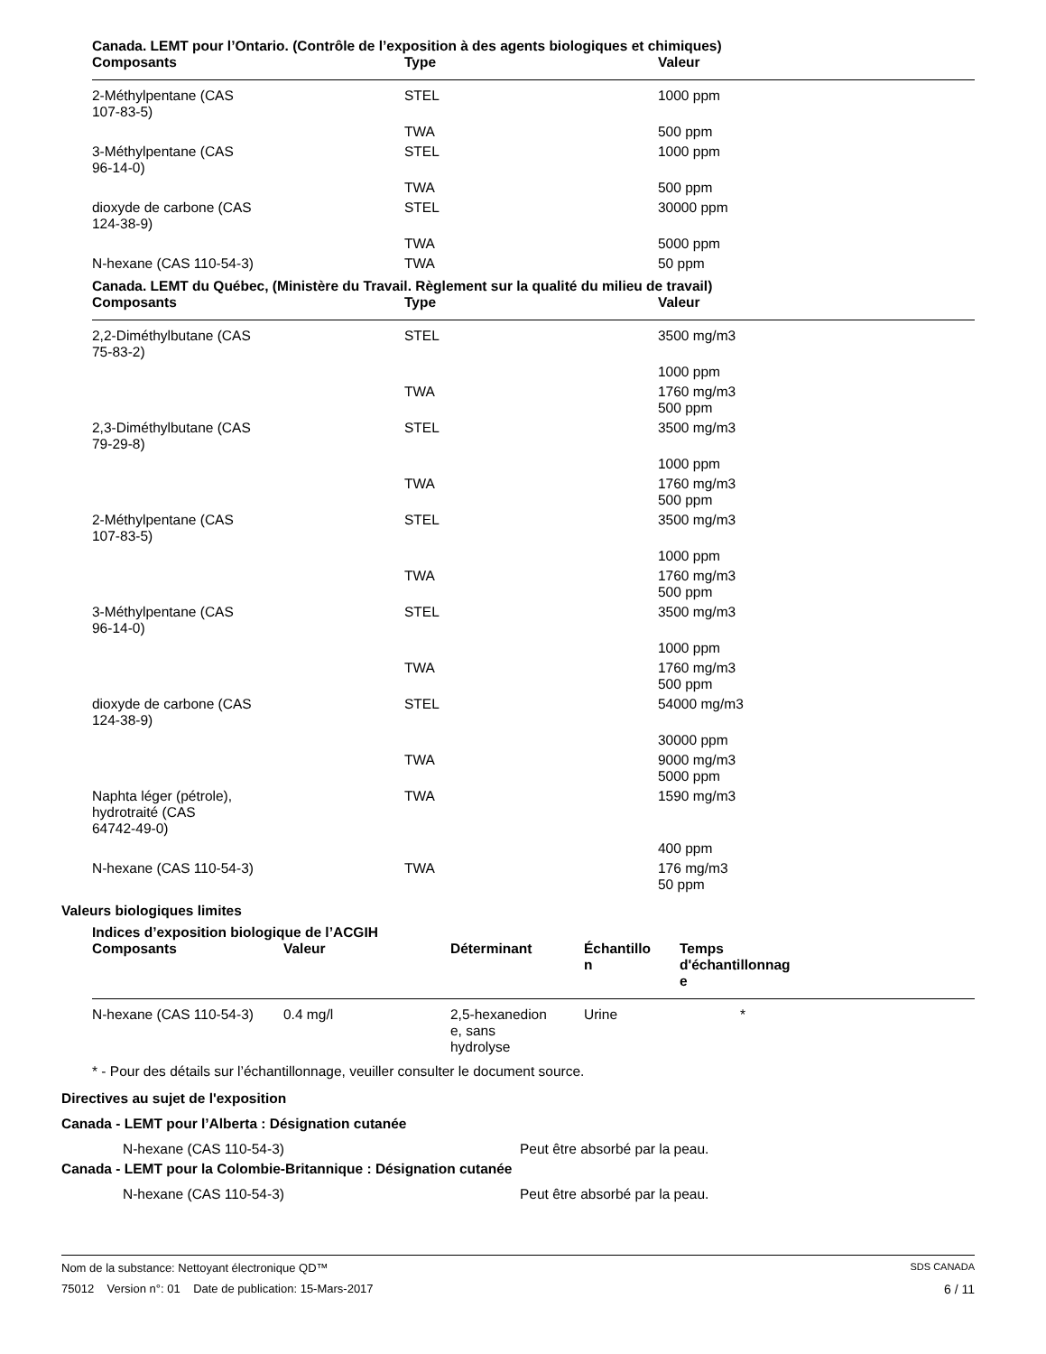Canada. LEMT pour l’Ontario. (Contrôle de l’exposition à des agents biologiques et chimiques)
| Composants | Type | Valeur |
| --- | --- | --- |
| 2-Méthylpentane (CAS 107-83-5) | STEL | 1000 ppm |
| | TWA | 500 ppm |
| 3-Méthylpentane (CAS 96-14-0) | STEL | 1000 ppm |
| | TWA | 500 ppm |
| dioxyde de carbone (CAS 124-38-9) | STEL | 30000 ppm |
| | TWA | 5000 ppm |
| N-hexane (CAS 110-54-3) | TWA | 50 ppm |
Canada. LEMT du Québec, (Ministère du Travail. Règlement sur la qualité du milieu de travail)
| Composants | Type | Valeur |
| --- | --- | --- |
| 2,2-Diméthylbutane (CAS 75-83-2) | STEL | 3500 mg/m3 |
| | | 1000 ppm |
| | TWA | 1760 mg/m3 500 ppm |
| 2,3-Diméthylbutane (CAS 79-29-8) | STEL | 3500 mg/m3 |
| | | 1000 ppm |
| | TWA | 1760 mg/m3 500 ppm |
| 2-Méthylpentane (CAS 107-83-5) | STEL | 3500 mg/m3 |
| | | 1000 ppm |
| | TWA | 1760 mg/m3 500 ppm |
| 3-Méthylpentane (CAS 96-14-0) | STEL | 3500 mg/m3 |
| | | 1000 ppm |
| | TWA | 1760 mg/m3 500 ppm |
| dioxyde de carbone (CAS 124-38-9) | STEL | 54000 mg/m3 |
| | | 30000 ppm |
| | TWA | 9000 mg/m3 5000 ppm |
| Naphta léger (pétrole), hydrotraité (CAS 64742-49-0) | TWA | 1590 mg/m3 |
| | | 400 ppm |
| N-hexane (CAS 110-54-3) | TWA | 176 mg/m3 50 ppm |
Valeurs biologiques limites
Indices d’exposition biologique de l’ACGIH
| Composants | Valeur | Déterminant | Échantillo n | Temps d'échantillonnag e | |
| --- | --- | --- | --- | --- | --- |
| N-hexane (CAS 110-54-3) | 0.4 mg/l | 2,5-hexanedion e, sans hydrolyse | Urine | * | |
* - Pour des détails sur l’échantillonnage, veuiller consulter le document source.
Directives au sujet de l'exposition
Canada - LEMT pour l’Alberta : Désignation cutanée
N-hexane (CAS 110-54-3) Peut être absorbé par la peau.
Canada - LEMT pour la Colombie-Britannique : Désignation cutanée
N-hexane (CAS 110-54-3) Peut être absorbé par la peau.
Nom de la substance: Nettoyant électronique QD™ SDS CANADA
75012 Version n°: 01 Date de publication: 15-Mars-2017 6 / 11